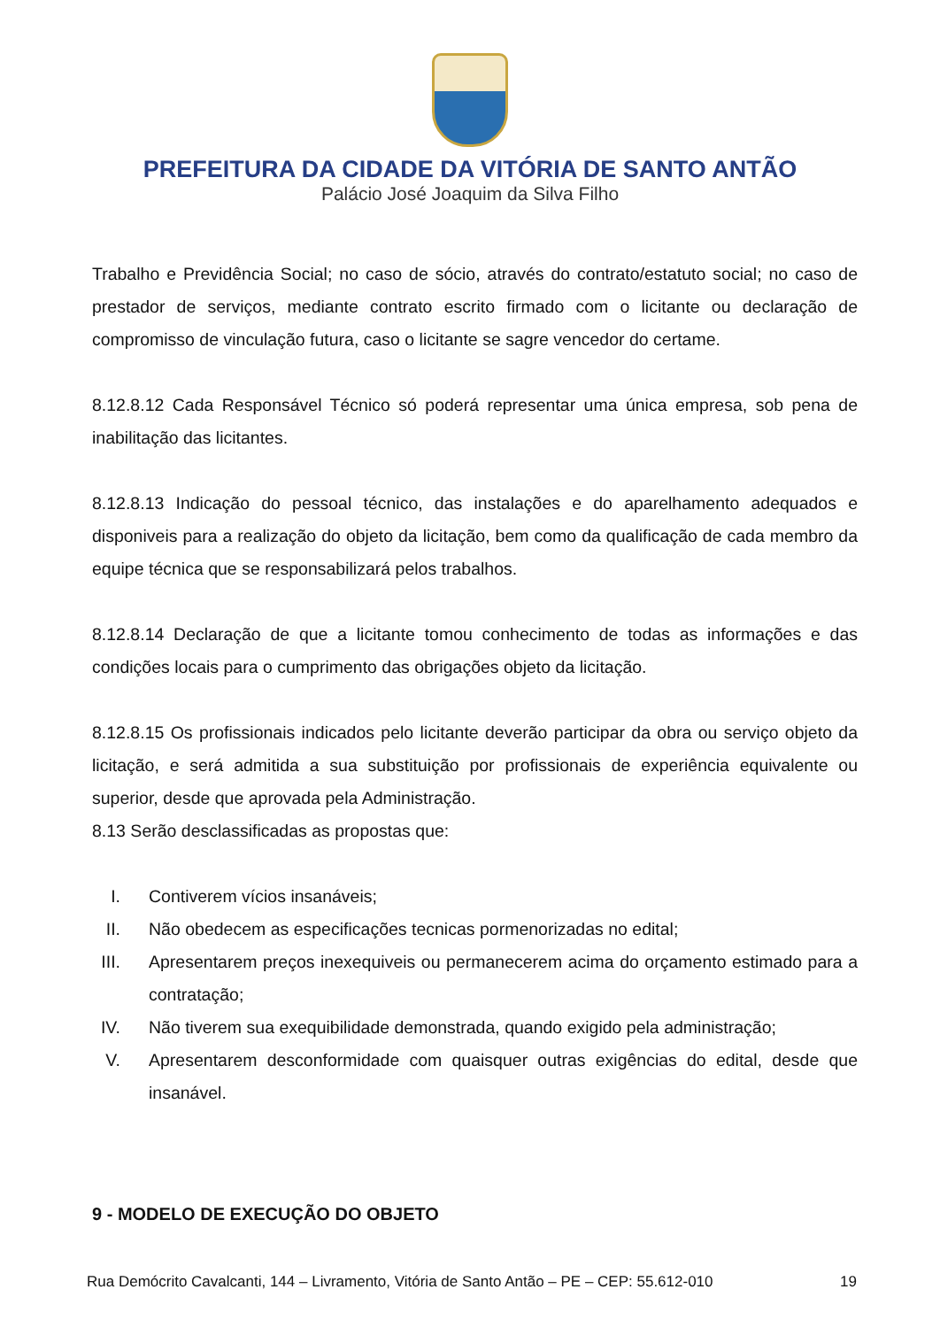PREFEITURA DA CIDADE DA VITÓRIA DE SANTO ANTÃO
Palácio José Joaquim da Silva Filho
Trabalho e Previdência Social; no caso de sócio, através do contrato/estatuto social; no caso de prestador de serviços, mediante contrato escrito firmado com o licitante ou declaração de compromisso de vinculação futura, caso o licitante se sagre vencedor do certame.
8.12.8.12 Cada Responsável Técnico só poderá representar uma única empresa, sob pena de inabilitação das licitantes.
8.12.8.13 Indicação do pessoal técnico, das instalações e do aparelhamento adequados e disponiveis para a realização do objeto da licitação, bem como da qualificação de cada membro da equipe técnica que se responsabilizará pelos trabalhos.
8.12.8.14 Declaração de que a licitante tomou conhecimento de todas as informações e das condições locais para o cumprimento das obrigações objeto da licitação.
8.12.8.15 Os profissionais indicados pelo licitante deverão participar da obra ou serviço objeto da licitação, e será admitida a sua substituição por profissionais de experiência equivalente ou superior, desde que aprovada pela Administração.
8.13 Serão desclassificadas as propostas que:
I. Contiverem vícios insanáveis;
II. Não obedecem as especificações tecnicas pormenorizadas no edital;
III. Apresentarem preços inexequiveis ou permanecerem acima do orçamento estimado para a contratação;
IV. Não tiverem sua exequibilidade demonstrada, quando exigido pela administração;
V. Apresentarem desconformidade com quaisquer outras exigências do edital, desde que insanável.
9 - MODELO DE EXECUÇÃO DO OBJETO
Rua Demócrito Cavalcanti, 144 – Livramento, Vitória de Santo Antão – PE – CEP: 55.612-010 19